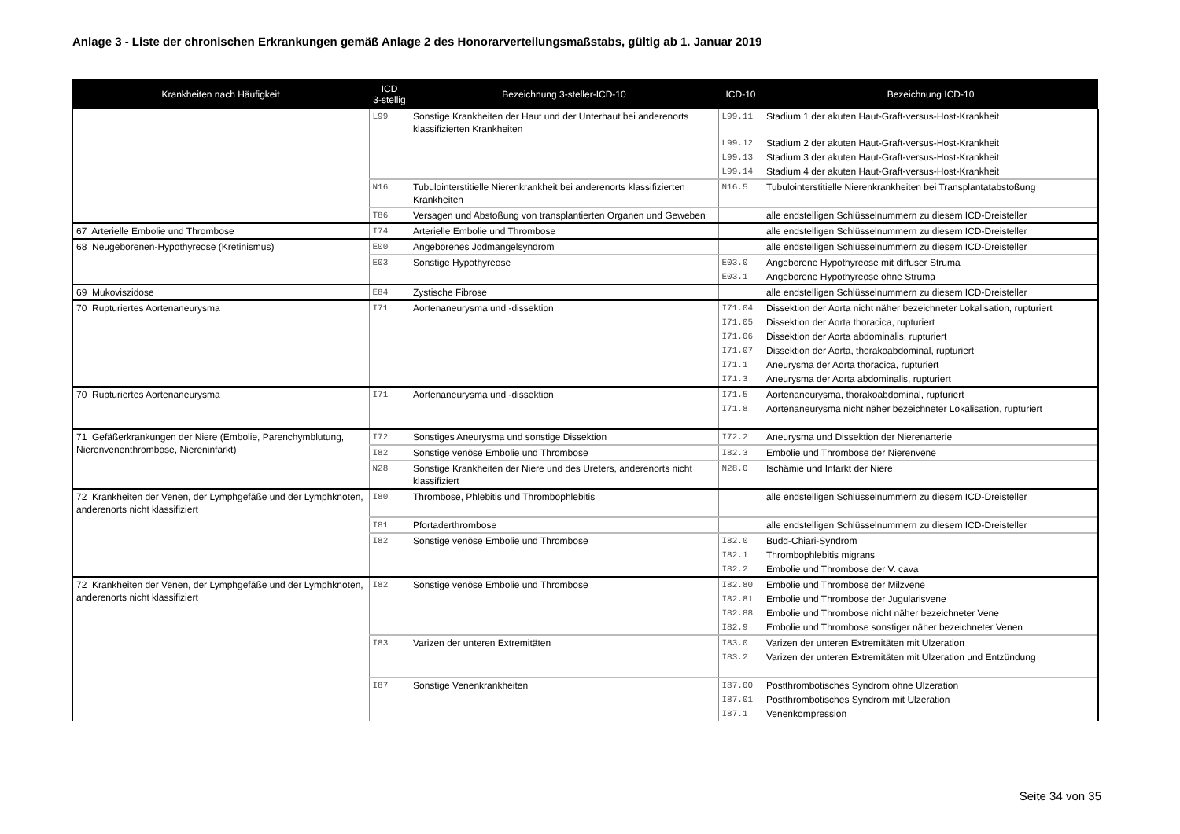Anlage 3 - Liste der chronischen Erkrankungen gemäß Anlage 2 des Honorarverteilungsmaßstabs, gültig ab 1. Januar 2019
| Krankheiten nach Häufigkeit | ICD 3-stellig | Bezeichnung 3-steller-ICD-10 | ICD-10 | Bezeichnung ICD-10 |
| --- | --- | --- | --- | --- |
| | L99 | Sonstige Krankheiten der Haut und der Unterhaut bei anderenorts klassifizierten Krankheiten | L99.11 | Stadium 1 der akuten Haut-Graft-versus-Host-Krankheit |
| | | | L99.12 | Stadium 2 der akuten Haut-Graft-versus-Host-Krankheit |
| | | | L99.13 | Stadium 3 der akuten Haut-Graft-versus-Host-Krankheit |
| | | | L99.14 | Stadium 4 der akuten Haut-Graft-versus-Host-Krankheit |
| | N16 | Tubulointerstitielle Nierenkrankheit bei anderenorts klassifizierten Krankheiten | N16.5 | Tubulointerstitielle Nierenkrankheiten bei Transplantatabstoßung |
| | T86 | Versagen und Abstoßung von transplantierten Organen und Geweben | | alle endstelligen Schlüsselnummern zu diesem ICD-Dreisteller |
| 67 Arterielle Embolie und Thrombose | I74 | Arterielle Embolie und Thrombose | | alle endstelligen Schlüsselnummern zu diesem ICD-Dreisteller |
| 68 Neugeborenen-Hypothyreose (Kretinismus) | E00 | Angeborenes Jodmangelsyndrom | | alle endstelligen Schlüsselnummern zu diesem ICD-Dreisteller |
| | E03 | Sonstige Hypothyreose | E03.0 | Angeborene Hypothyreose mit diffuser Struma |
| | | | E03.1 | Angeborene Hypothyreose ohne Struma |
| 69 Mukoviszidose | E84 | Zystische Fibrose | | alle endstelligen Schlüsselnummern zu diesem ICD-Dreisteller |
| 70 Rupturiertes Aortenaneurysma | I71 | Aortenaneurysma und -dissektion | I71.04 | Dissektion der Aorta nicht näher bezeichneter Lokalisation, rupturiert |
| | | | I71.05 | Dissektion der Aorta thoracica, rupturiert |
| | | | I71.06 | Dissektion der Aorta abdominalis, rupturiert |
| | | | I71.07 | Dissektion der Aorta, thorakoabdominal, rupturiert |
| | | | I71.1 | Aneurysma der Aorta thoracica, rupturiert |
| | | | I71.3 | Aneurysma der Aorta abdominalis, rupturiert |
| 70 Rupturiertes Aortenaneurysma | I71 | Aortenaneurysma und -dissektion | I71.5 | Aortenaneurysma, thorakoabdominal, rupturiert |
| | | | I71.8 | Aortenaneurysma nicht näher bezeichneter Lokalisation, rupturiert |
| 71 Gefäßerkrankungen der Niere (Embolie, Parenchymblutung, Nierenvenenthrombose, Niereninfarkt) | I72 | Sonstiges Aneurysma und sonstige Dissektion | I72.2 | Aneurysma und Dissektion der Nierenarterie |
| | I82 | Sonstige venöse Embolie und Thrombose | I82.3 | Embolie und Thrombose der Nierenvene |
| | N28 | Sonstige Krankheiten der Niere und des Ureters, anderenorts nicht klassifiziert | N28.0 | Ischämie und Infarkt der Niere |
| 72 Krankheiten der Venen, der Lymphgefäße und der Lymphknoten, anderenorts nicht klassifiziert | I80 | Thrombose, Phlebitis und Thrombophlebitis | | alle endstelligen Schlüsselnummern zu diesem ICD-Dreisteller |
| | I81 | Pfortaderthrombose | | alle endstelligen Schlüsselnummern zu diesem ICD-Dreisteller |
| | I82 | Sonstige venöse Embolie und Thrombose | I82.0 | Budd-Chiari-Syndrom |
| | | | I82.1 | Thrombophlebitis migrans |
| | | | I82.2 | Embolie und Thrombose der V. cava |
| 72 Krankheiten der Venen, der Lymphgefäße und der Lymphknoten, anderenorts nicht klassifiziert | I82 | Sonstige venöse Embolie und Thrombose | I82.80 | Embolie und Thrombose der Milzvene |
| | | | I82.81 | Embolie und Thrombose der Jugularisvene |
| | | | I82.88 | Embolie und Thrombose nicht näher bezeichneter Vene |
| | | | I82.9 | Embolie und Thrombose sonstiger näher bezeichneter Venen |
| | I83 | Varizen der unteren Extremitäten | I83.0 | Varizen der unteren Extremitäten mit Ulzeration |
| | | | I83.2 | Varizen der unteren Extremitäten mit Ulzeration und Entzündung |
| | I87 | Sonstige Venenkrankheiten | I87.00 | Postthrombotisches Syndrom ohne Ulzeration |
| | | | I87.01 | Postthrombotisches Syndrom mit Ulzeration |
| | | | I87.1 | Venenkompression |
Seite 34 von 35